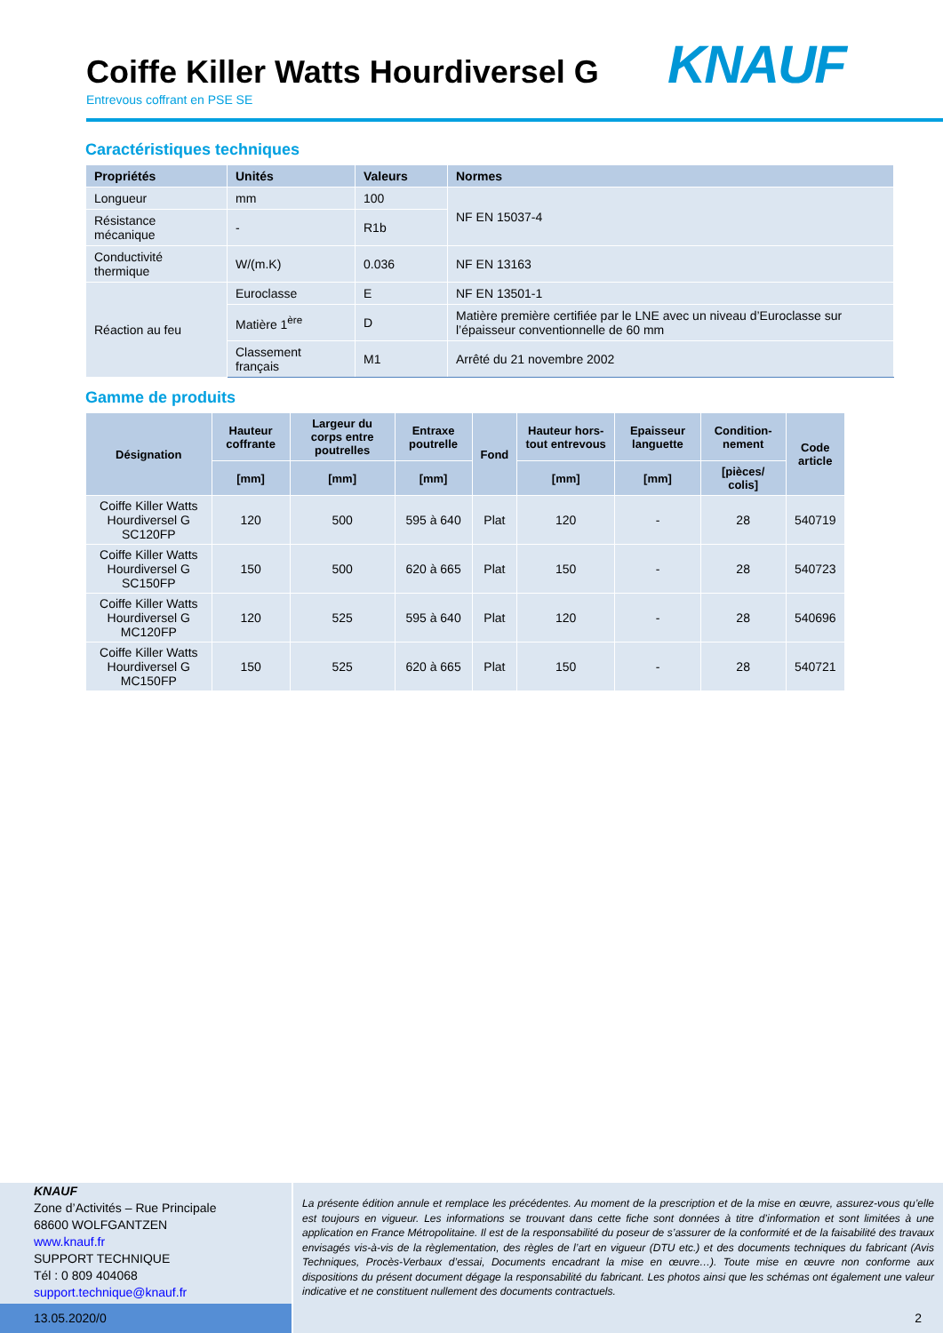Coiffe Killer Watts Hourdiversel G
Entrevous coffrant en PSE SE
KNAUF
Caractéristiques techniques
| Propriétés | Unités | Valeurs | Normes |
| --- | --- | --- | --- |
| Longueur | mm | 100 | NF EN 15037-4 |
| Résistance mécanique | - | R1b | |
| Conductivité thermique | W/(m.K) | 0.036 | NF EN 13163 |
| Réaction au feu | Euroclasse | E | NF EN 13501-1 |
| | Matière 1<sup>ère</sup> | D | Matière première certifiée par le LNE avec un niveau d’Euroclasse sur l’épaisseur conventionnelle de 60 mm |
| | Classement français | M1 | Arrêté du 21 novembre 2002 |
Gamme de produits
| Désignation | Hauteur coffrante | Largeur du corps entre poutrelles | Entraxe poutrelle | Fond | Hauteur hors-tout entrevous | Epaisseur languette | Condition-nement | Code article |
| --- | --- | --- | --- | --- | --- | --- | --- | --- |
| | [mm] | [mm] | [mm] | | [mm] | [mm] | [pièces/ colis] | |
| Coiffe Killer Watts Hourdiversel G SC120FP | 120 | 500 | 595 à 640 | Plat | 120 | - | 28 | 540719 |
| Coiffe Killer Watts Hourdiversel G SC150FP | 150 | 500 | 620 à 665 | Plat | 150 | - | 28 | 540723 |
| Coiffe Killer Watts Hourdiversel G MC120FP | 120 | 525 | 595 à 640 | Plat | 120 | - | 28 | 540696 |
| Coiffe Killer Watts Hourdiversel G MC150FP | 150 | 525 | 620 à 665 | Plat | 150 | - | 28 | 540721 |
KNAUF
Zone d’Activités – Rue Principale
68600 WOLFGANTZEN
www.knauf.fr
SUPPORT TECHNIQUE
Tél : 0 809 404068
support.technique@knauf.fr
La présente édition annule et remplace les précédentes. Au moment de la prescription et de la mise en œuvre, assurez-vous qu’elle est toujours en vigueur. Les informations se trouvant dans cette fiche sont données à titre d’information et sont limitées à une application en France Métropolitaine. Il est de la responsabilité du poseur de s’assurer de la conformité et de la faisabilité des travaux envisagés vis-à-vis de la règlementation, des règles de l’art en vigueur (DTU etc.) et des documents techniques du fabricant (Avis Techniques, Procès-Verbaux d’essai, Documents encadrant la mise en œuvre…). Toute mise en œuvre non conforme aux dispositions du présent document dégage la responsabilité du fabricant. Les photos ainsi que les schémas ont également une valeur indicative et ne constituent nullement des documents contractuels.
13.05.2020/0 2